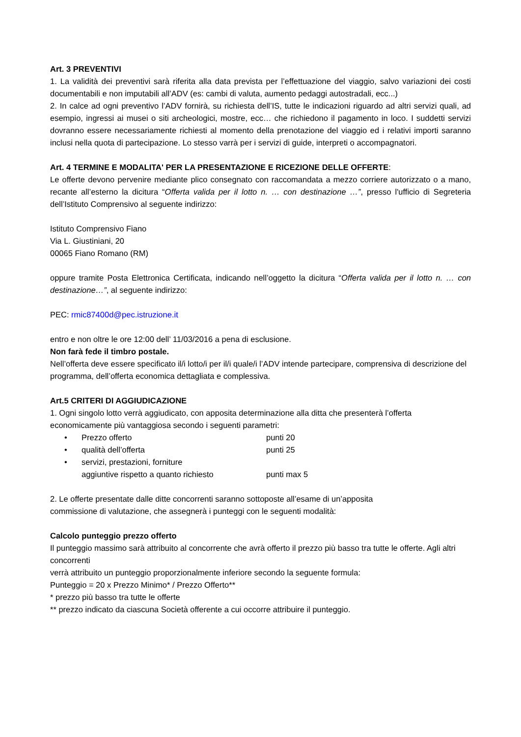Art. 3 PREVENTIVI
1. La validità dei preventivi sarà riferita alla data prevista per l’effettuazione del viaggio, salvo variazioni dei costi documentabili e non imputabili all’ADV (es: cambi di valuta, aumento pedaggi autostradali, ecc...)
2. In calce ad ogni preventivo l’ADV fornirà, su richiesta dell’IS, tutte le indicazioni riguardo ad altri servizi quali, ad esempio, ingressi ai musei o siti archeologici, mostre, ecc… che richiedono il pagamento in loco. I suddetti servizi dovranno essere necessariamente richiesti al momento della prenotazione del viaggio ed i relativi importi saranno inclusi nella quota di partecipazione. Lo stesso varrà per i servizi di guide, interpreti o accompagnatori.
Art. 4 TERMINE E MODALITA' PER LA PRESENTAZIONE E RICEZIONE DELLE OFFERTE:
Le offerte devono pervenire mediante plico consegnato con raccomandata a mezzo corriere autorizzato o a mano, recante all’esterno la dicitura “Offerta valida per il lotto n. … con destinazione …”, presso l'ufficio di Segreteria dell’Istituto Comprensivo al seguente indirizzo:
Istituto Comprensivo Fiano
Via L. Giustiniani, 20
00065 Fiano Romano (RM)
oppure tramite Posta Elettronica Certificata, indicando nell’oggetto la dicitura “Offerta valida per il lotto n. … con destinazione…”, al seguente indirizzo:
PEC: rmic87400d@pec.istruzione.it
entro e non oltre le ore 12:00 dell’ 11/03/2016 a pena di esclusione.
Non farà fede il timbro postale.
Nell’offerta deve essere specificato il/i lotto/i per il/i quale/i l’ADV intende partecipare, comprensiva di descrizione del programma, dell’offerta economica dettagliata e complessiva.
Art.5 CRITERI DI AGGIUDICAZIONE
1. Ogni singolo lotto verrà aggiudicato, con apposita determinazione alla ditta che presenterà l’offerta economicamente più vantaggiosa secondo i seguenti parametri:
• Prezzo offerto punti 20
• qualità dell’offerta punti 25
• servizi, prestazioni, forniture
aggiuntive rispetto a quanto richiesto
punti max 5
2. Le offerte presentate dalle ditte concorrenti saranno sottoposte all’esame di un’apposita
commissione di valutazione, che assegnerà i punteggi con le seguenti modalità:
Calcolo punteggio prezzo offerto
Il punteggio massimo sarà attribuito al concorrente che avrà offerto il prezzo più basso tra tutte le offerte. Agli altri concorrenti
verrà attribuito un punteggio proporzionalmente inferiore secondo la seguente formula:
Punteggio = 20 x Prezzo Minimo* / Prezzo Offerto**
* prezzo più basso tra tutte le offerte
** prezzo indicato da ciascuna Società offerente a cui occorre attribuire il punteggio.